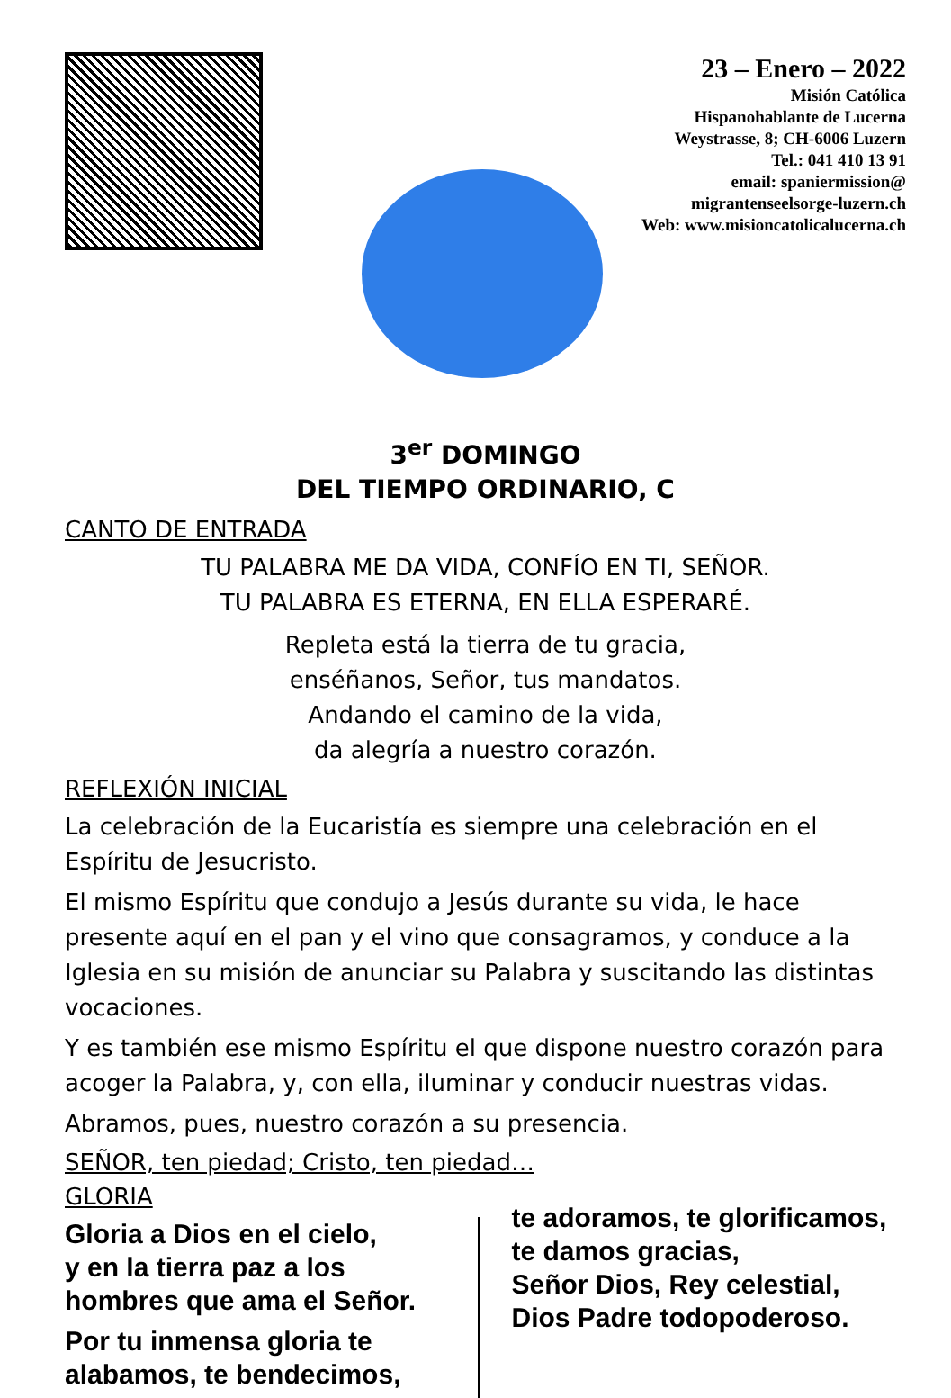23 – Enero – 2022
Misión Católica
Hispanohablante de Lucerna
Weystrasse, 8; CH-6006 Luzern
Tel.: 041 410 13 91
email: spaniermission@
migrantenseelsorge-luzern.ch
Web: www.misioncatolicalucerna.ch
3<sup>er</sup> DOMINGO
DEL TIEMPO ORDINARIO, C
CANTO DE ENTRADA
TU PALABRA ME DA VIDA, CONFÍO EN TI, SEÑOR.
TU PALABRA ES ETERNA, EN ELLA ESPERARÉ.
Repleta está la tierra de tu gracia,
enséñanos, Señor, tus mandatos.
Andando el camino de la vida,
da alegría a nuestro corazón.
REFLEXIÓN INICIAL
La celebración de la Eucaristía es siempre una celebración en el Espíritu de Jesucristo.
El mismo Espíritu que condujo a Jesús durante su vida, le hace presente aquí en el pan y el vino que consagramos, y conduce a la Iglesia en su misión de anunciar su Palabra y suscitando las distintas vocaciones.
Y es también ese mismo Espíritu el que dispone nuestro corazón para acoger la Palabra, y, con ella, iluminar y conducir nuestras vidas.
Abramos, pues, nuestro corazón a su presencia.
SEÑOR, ten piedad; Cristo, ten piedad…
GLORIA
Gloria a Dios en el cielo,
y en la tierra paz a los hombres que ama el Señor.
Por tu inmensa gloria te alabamos, te bendecimos,
te adoramos, te glorificamos,
te damos gracias,
Señor Dios, Rey celestial,
Dios Padre todopoderoso.